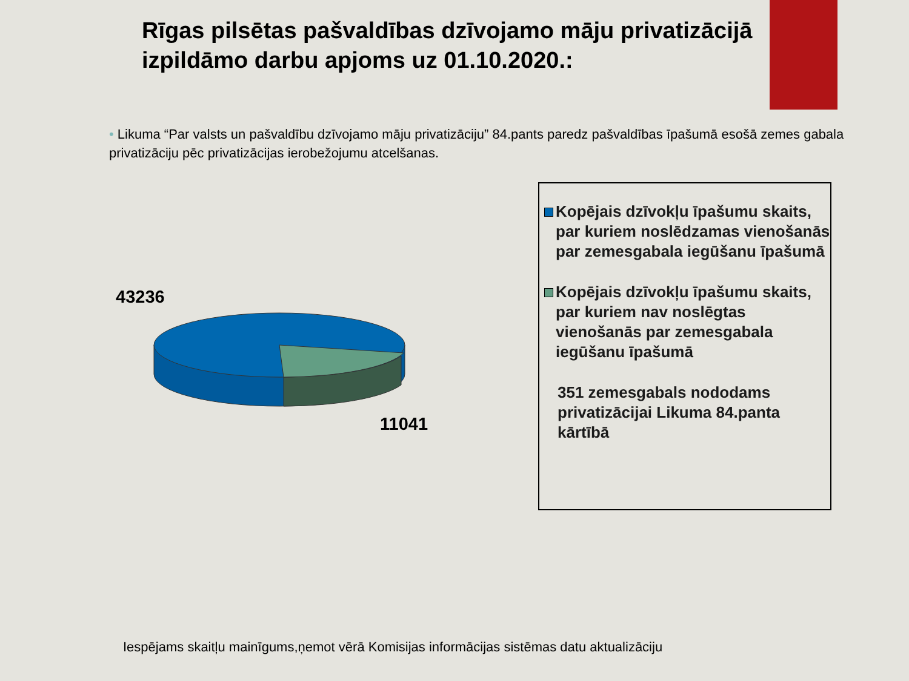Rīgas pilsētas pašvaldības dzīvojamo māju privatizācijā izpildāmo darbu apjoms uz 01.10.2020.:
• Likuma “Par valsts un pašvaldību dzīvojamo māju privatizāciju” 84.pants paredz pašvaldības īpašumā esošā zemes gabala privatizāciju pēc privatizācijas ierobežojumu atcelšanas.
43236
11041
Kopējais dzīvokļu īpašumu skaits, par kuriem noslēdzamas vienošanās par zemesgabala iegūšanu īpašumā
Kopējais dzīvokļu īpašumu skaits, par kuriem nav noslēgtas vienošanās par zemesgabala iegūšanu īpašumā
351 zemesgabals nododams privatizācijai Likuma 84.panta kārtībā
Iespējams skaitļu mainīgums,ņemot vērā Komisijas informācijas sistēmas datu aktualizāciju